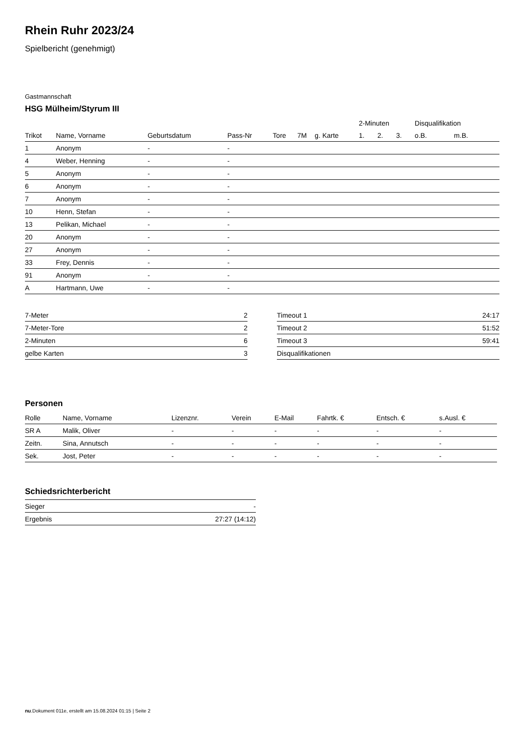Rhein Ruhr 2023/24
Spielbericht (genehmigt)
Gastmannschaft
HSG Mülheim/Styrum III
| | | | | | | | 2-Minuten | | | Disqualifikation | |
| --- | --- | --- | --- | --- | --- | --- | --- | --- | --- | --- | --- |
| Trikot | Name, Vorname | Geburtsdatum | Pass-Nr | Tore | 7M | g. Karte | 1. | 2. | 3. | o.B. | m.B. |
| 1 | Anonym | - | - | | | | | | | | |
| 4 | Weber, Henning | - | - | | | | | | | | |
| 5 | Anonym | - | - | | | | | | | | |
| 6 | Anonym | - | - | | | | | | | | |
| 7 | Anonym | - | - | | | | | | | | |
| 10 | Henn, Stefan | - | - | | | | | | | | |
| 13 | Pelikan, Michael | - | - | | | | | | | | |
| 20 | Anonym | - | - | | | | | | | | |
| 27 | Anonym | - | - | | | | | | | | |
| 33 | Frey, Dennis | - | - | | | | | | | | |
| 91 | Anonym | - | - | | | | | | | | |
| A | Hartmann, Uwe | - | - | | | | | | | | |
| 7-Meter | 2 |
| 7-Meter-Tore | 2 |
| 2-Minuten | 6 |
| gelbe Karten | 3 |
| Timeout 1 | 24:17 |
| Timeout 2 | 51:52 |
| Timeout 3 | 59:41 |
| Disqualifikationen | |
Personen
| Rolle | Name, Vorname | Lizenznr. | Verein | E-Mail | Fahrtk. € | Entsch. € | s.Ausl. € |
| --- | --- | --- | --- | --- | --- | --- | --- |
| SR A | Malik, Oliver | - | - | - | - | - | - |
| Zeitn. | Sina, Annutsch | - | - | - | - | - | - |
| Sek. | Jost, Peter | - | - | - | - | - | - |
Schiedsrichterbericht
| Sieger | - |
| Ergebnis | 27:27 (14:12) |
nu.Dokument 011e, erstellt am 15.08.2024 01:15 | Seite 2